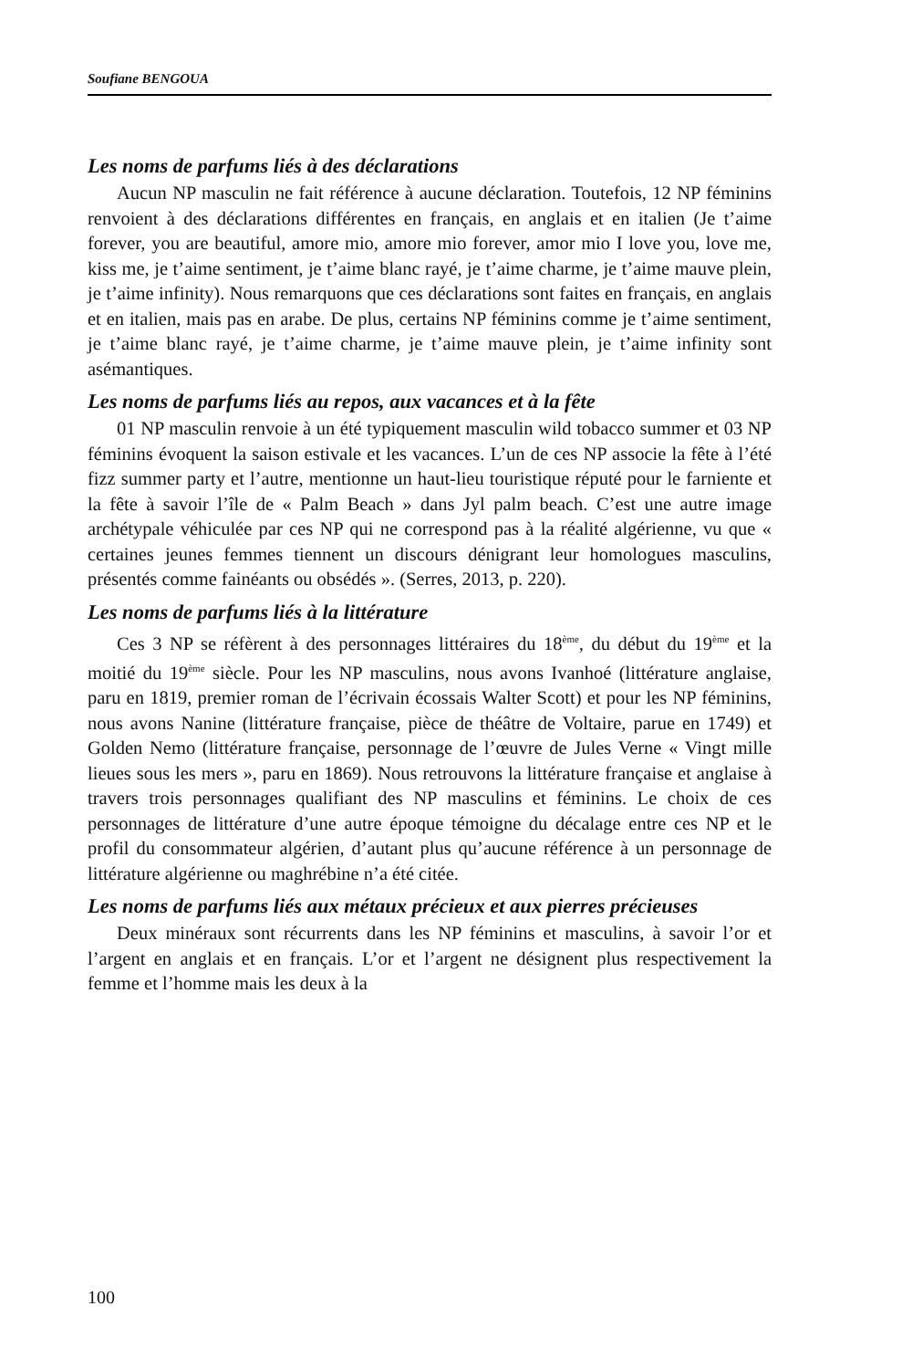Soufiane BENGOUA
Les noms de parfums liés à des déclarations
Aucun NP masculin ne fait référence à aucune déclaration. Toutefois, 12 NP féminins renvoient à des déclarations différentes en français, en anglais et en italien (Je t’aime forever, you are beautiful, amore mio, amore mio forever, amor mio I love you, love me, kiss me, je t’aime sentiment, je t’aime blanc rayé, je t’aime charme, je t’aime mauve plein, je t’aime infinity). Nous remarquons que ces déclarations sont faites en français, en anglais et en italien, mais pas en arabe. De plus, certains NP féminins comme je t’aime sentiment, je t’aime blanc rayé, je t’aime charme, je t’aime mauve plein, je t’aime infinity sont asémantiques.
Les noms de parfums liés au repos, aux vacances et à la fête
01 NP masculin renvoie à un été typiquement masculin wild tobacco summer et 03 NP féminins évoquent la saison estivale et les vacances. L’un de ces NP associe la fête à l’été fizz summer party et l’autre, mentionne un haut-lieu touristique réputé pour le farniente et la fête à savoir l’île de « Palm Beach » dans Jyl palm beach. C’est une autre image archétypale véhiculée par ces NP qui ne correspond pas à la réalité algérienne, vu que « certaines jeunes femmes tiennent un discours dénigrant leur homologues masculins, présentés comme fainéants ou obsédés ». (Serres, 2013, p. 220).
Les noms de parfums liés à la littérature
Ces 3 NP se réfèrent à des personnages littéraires du 18<sup>ème</sup>, du début du 19<sup>ème</sup> et la moitié du 19<sup>ème</sup> siècle. Pour les NP masculins, nous avons Ivanhoé (littérature anglaise, paru en 1819, premier roman de l’écrivain écossais Walter Scott) et pour les NP féminins, nous avons Nanine (littérature française, pièce de théâtre de Voltaire, parue en 1749) et Golden Nemo (littérature française, personnage de l’œuvre de Jules Verne « Vingt mille lieues sous les mers », paru en 1869). Nous retrouvons la littérature française et anglaise à travers trois personnages qualifiant des NP masculins et féminins. Le choix de ces personnages de littérature d’une autre époque témoigne du décalage entre ces NP et le profil du consommateur algérien, d’autant plus qu’aucune référence à un personnage de littérature algérienne ou maghrébine n’a été citée.
Les noms de parfums liés aux métaux précieux et aux pierres précieuses
Deux minéraux sont récurrents dans les NP féminins et masculins, à savoir l’or et l’argent en anglais et en français. L’or et l’argent ne désignent plus respectivement la femme et l’homme mais les deux à la
100